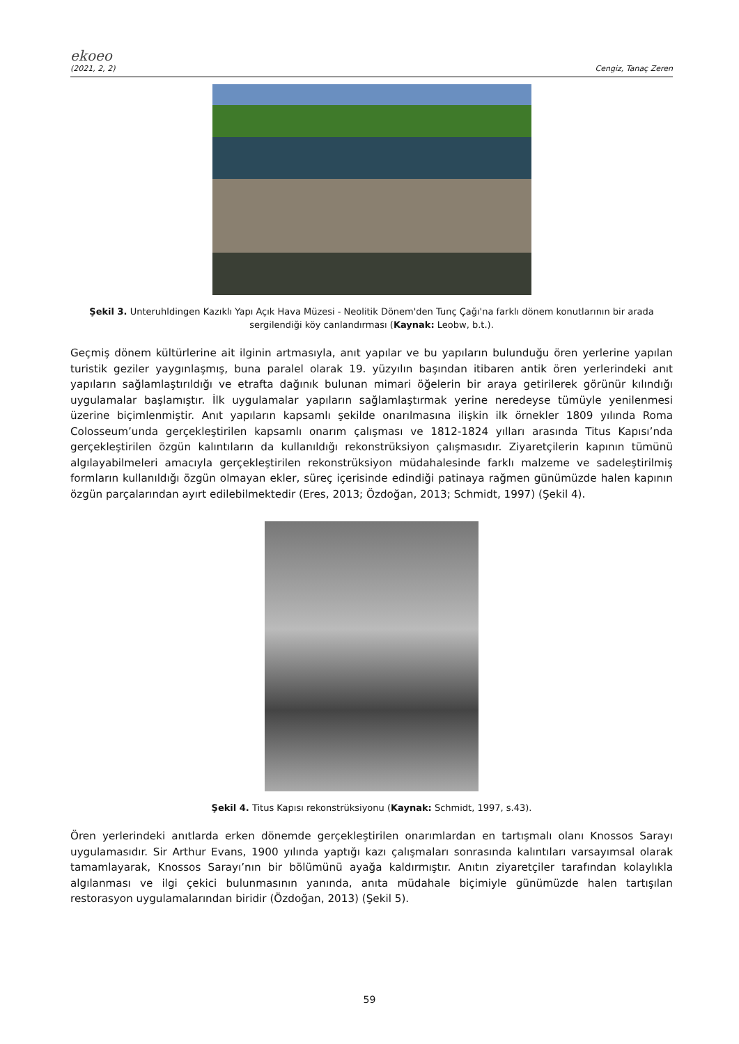ekoeo
(2021, 2, 2) Cengiz, Tanaç Zeren
Şekil 3. Unteruhldingen Kazıklı Yapı Açık Hava Müzesi - Neolitik Dönem'den Tunç Çağı'na farklı dönem konutlarının bir arada sergilendiği köy canlandırması (Kaynak: Leobw, b.t.).
Geçmiş dönem kültürlerine ait ilginin artmasıyla, anıt yapılar ve bu yapıların bulunduğu ören yerlerine yapılan turistik geziler yaygınlaşmış, buna paralel olarak 19. yüzyılın başından itibaren antik ören yerlerindeki anıt yapıların sağlamlaştırıldığı ve etrafta dağınık bulunan mimari öğelerin bir araya getirilerek görünür kılındığı uygulamalar başlamıştır. İlk uygulamalar yapıların sağlamlaştırmak yerine neredeyse tümüyle yenilenmesi üzerine biçimlenmiştir. Anıt yapıların kapsamlı şekilde onarılmasına ilişkin ilk örnekler 1809 yılında Roma Colosseum’unda gerçekleştirilen kapsamlı onarım çalışması ve 1812-1824 yılları arasında Titus Kapısı’nda gerçekleştirilen özgün kalıntıların da kullanıldığı rekonstrüksiyon çalışmasıdır. Ziyaretçilerin kapının tümünü algılayabilmeleri amacıyla gerçekleştirilen rekonstrüksiyon müdahalesinde farklı malzeme ve sadeleştirilmiş formların kullanıldığı özgün olmayan ekler, süreç içerisinde edindiği patinaya rağmen günümüzde halen kapının özgün parçalarından ayırt edilebilmektedir (Eres, 2013; Özdoğan, 2013; Schmidt, 1997) (Şekil 4).
Şekil 4. Titus Kapısı rekonstrüksiyonu (Kaynak: Schmidt, 1997, s.43).
Ören yerlerindeki anıtlarda erken dönemde gerçekleştirilen onarımlardan en tartışmalı olanı Knossos Sarayı uygulamasıdır. Sir Arthur Evans, 1900 yılında yaptığı kazı çalışmaları sonrasında kalıntıları varsayımsal olarak tamamlayarak, Knossos Sarayı’nın bir bölümünü ayağa kaldırmıştır. Anıtın ziyaretçiler tarafından kolaylıkla algılanması ve ilgi çekici bulunmasının yanında, anıta müdahale biçimiyle günümüzde halen tartışılan restorasyon uygulamalarından biridir (Özdoğan, 2013) (Şekil 5).
59